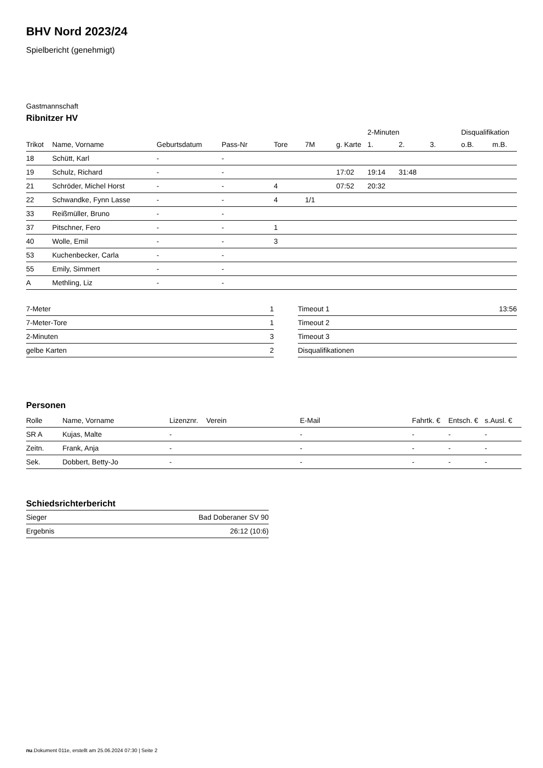BHV Nord 2023/24
Spielbericht (genehmigt)
Gastmannschaft
Ribnitzer HV
| | | | | | | | 2-Minuten | | | Disqualifikation | |
| Trikot | Name, Vorname | Geburtsdatum | Pass-Nr | Tore | 7M | g. Karte | 1. | 2. | 3. | o.B. | m.B. |
| 18 | Schütt, Karl | - | - | | | | | | | | |
| 19 | Schulz, Richard | - | - | | | 17:02 | 19:14 | 31:48 | | | |
| 21 | Schröder, Michel Horst | - | - | 4 | | 07:52 | 20:32 | | | | |
| 22 | Schwandke, Fynn Lasse | - | - | 4 | 1/1 | | | | | | |
| 33 | Reißmüller, Bruno | - | - | | | | | | | | |
| 37 | Pitschner, Fero | - | - | 1 | | | | | | | |
| 40 | Wolle, Emil | - | - | 3 | | | | | | | |
| 53 | Kuchenbecker, Carla | - | - | | | | | | | | |
| 55 | Emily, Simmert | - | - | | | | | | | | |
| A | Methling, Liz | - | - | | | | | | | | |
| 7-Meter | 1 |
| 7-Meter-Tore | 1 |
| 2-Minuten | 3 |
| gelbe Karten | 2 |
| Timeout 1 | 13:56 |
| Timeout 2 | |
| Timeout 3 | |
| Disqualifikationen | |
Personen
| Rolle | Name, Vorname | Lizenznr. | Verein | E-Mail | Fahrtk. € | Entsch. € | s.Ausl. € |
| --- | --- | --- | --- | --- | --- | --- | --- |
| SR A | Kujas, Malte | - | | - | - | - | - |
| Zeitn. | Frank, Anja | - | | - | - | - | - |
| Sek. | Dobbert, Betty-Jo | - | | - | - | - | - |
Schiedsrichterbericht
| Sieger | Bad Doberaner SV 90 |
| Ergebnis | 26:12 (10:6) |
nu.Dokument 011e, erstellt am 25.06.2024 07:30 | Seite 2